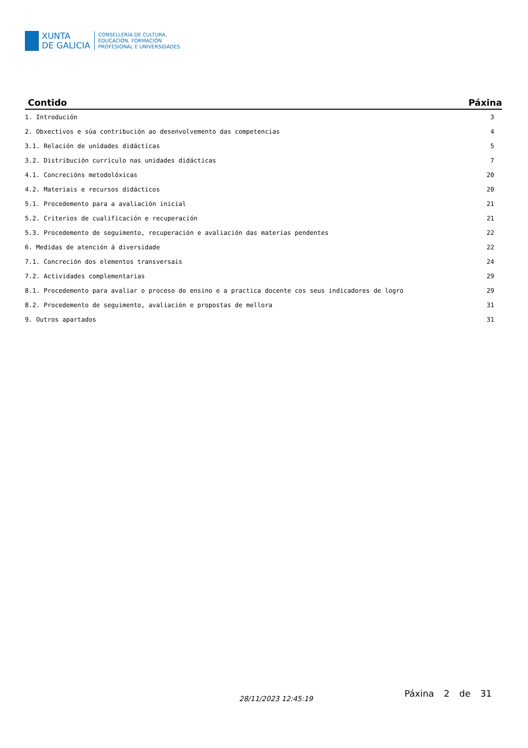XUNTA
DE GALICIA
CONSELLERÍA DE CULTURA,
EDUCACIÓN, FORMACIÓN
PROFESIONAL E UNIVERSIDADES
| Contido | Páxina |
| --- | --- |
| 1. Introdución | 3 |
| 2. Obxectivos e súa contribución ao desenvolvemento das competencias | 4 |
| 3.1. Relación de unidades didácticas | 5 |
| 3.2. Distribución currículo nas unidades didácticas | 7 |
| 4.1. Concrecións metodolóxicas | 20 |
| 4.2. Materiais e recursos didácticos | 20 |
| 5.1. Procedemento para a avaliación inicial | 21 |
| 5.2. Criterios de cualificación e recuperación | 21 |
| 5.3. Procedemento de seguimento, recuperación e avaliación das materias pendentes | 22 |
| 6. Medidas de atención á diversidade | 22 |
| 7.1. Concreción dos elementos transversais | 24 |
| 7.2. Actividades complementarias | 29 |
| 8.1. Procedemento para avaliar o proceso do ensino e a practica docente cos seus indicadores de logro | 29 |
| 8.2. Procedemento de seguimento, avaliación e propostas de mellora | 31 |
| 9. Outros apartados | 31 |
28/11/2023 12:45:19 Páxina 2 de 31